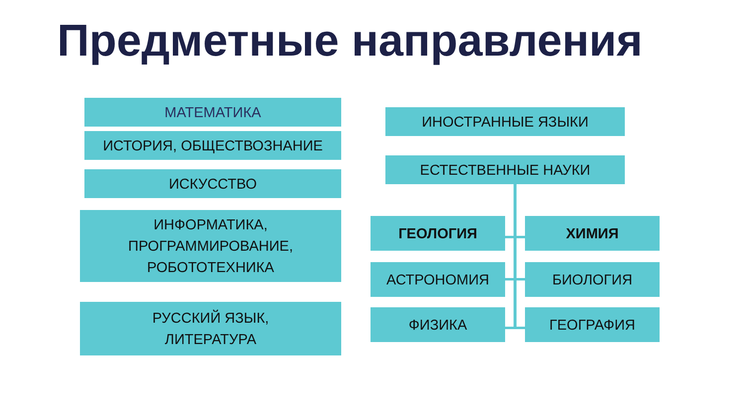Предметные направления
МАТЕМАТИКА
ИСТОРИЯ, ОБЩЕСТВОЗНАНИЕ
ИСКУССТВО
ИНФОРМАТИКА,
ПРОГРАММИРОВАНИЕ,
РОБОТОТЕХНИКА
РУССКИЙ ЯЗЫК,
ЛИТЕРАТУРА
ИНОСТРАННЫЕ ЯЗЫКИ
ЕСТЕСТВЕННЫЕ НАУКИ
ГЕОЛОГИЯ ХИМИЯ
АСТРОНОМИЯ БИОЛОГИЯ
ФИЗИКА ГЕОГРАФИЯ